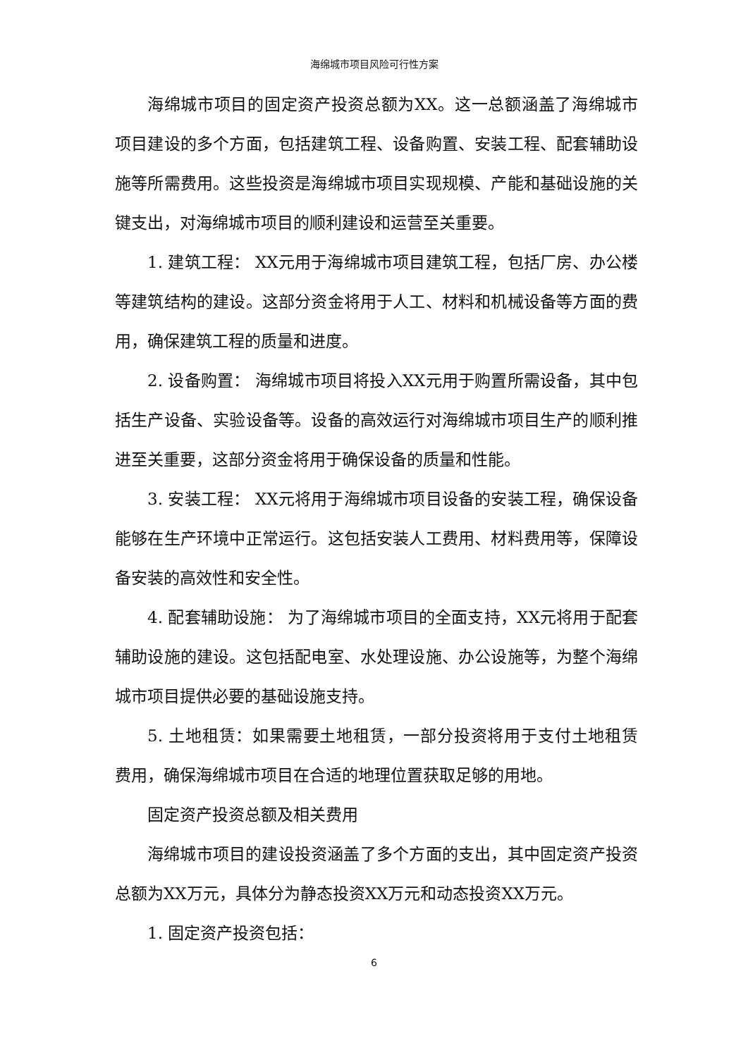海绵城市项目风险可行性方案
海绵城市项目的固定资产投资总额为XX。这一总额涵盖了海绵城市项目建设的多个方面，包括建筑工程、设备购置、安装工程、配套辅助设施等所需费用。这些投资是海绵城市项目实现规模、产能和基础设施的关键支出，对海绵城市项目的顺利建设和运营至关重要。
1. 建筑工程： XX元用于海绵城市项目建筑工程，包括厂房、办公楼等建筑结构的建设。这部分资金将用于人工、材料和机械设备等方面的费用，确保建筑工程的质量和进度。
2. 设备购置： 海绵城市项目将投入XX元用于购置所需设备，其中包括生产设备、实验设备等。设备的高效运行对海绵城市项目生产的顺利推进至关重要，这部分资金将用于确保设备的质量和性能。
3. 安装工程： XX元将用于海绵城市项目设备的安装工程，确保设备能够在生产环境中正常运行。这包括安装人工费用、材料费用等，保障设备安装的高效性和安全性。
4. 配套辅助设施： 为了海绵城市项目的全面支持，XX元将用于配套辅助设施的建设。这包括配电室、水处理设施、办公设施等，为整个海绵城市项目提供必要的基础设施支持。
5. 土地租赁：如果需要土地租赁，一部分投资将用于支付土地租赁费用，确保海绵城市项目在合适的地理位置获取足够的用地。
固定资产投资总额及相关费用
海绵城市项目的建设投资涵盖了多个方面的支出，其中固定资产投资总额为XX万元，具体分为静态投资XX万元和动态投资XX万元。
1. 固定资产投资包括：
6